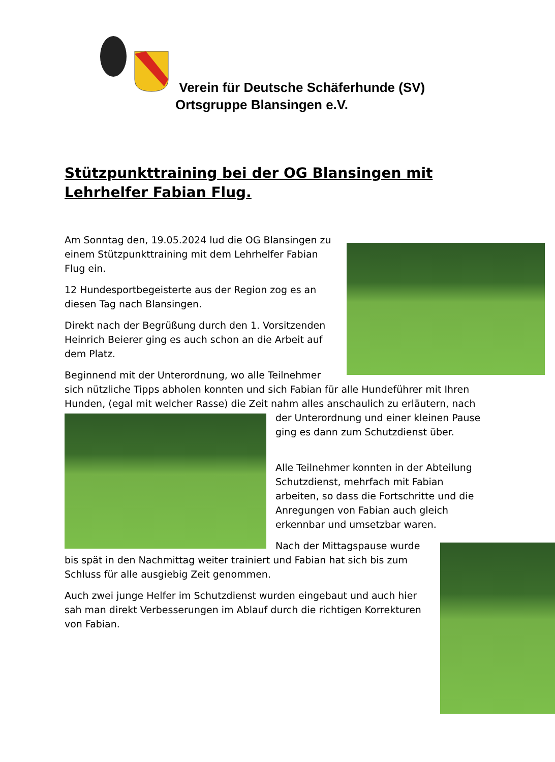Verein für Deutsche Schäferhunde (SV)
Ortsgruppe Blansingen e.V.
Stützpunkttraining bei der OG Blansingen mit Lehrhelfer Fabian Flug.
Am Sonntag den, 19.05.2024 lud die OG Blansingen zu einem Stützpunkttraining mit dem Lehrhelfer Fabian Flug ein.
12 Hundesportbegeisterte aus der Region zog es an diesen Tag nach Blansingen.
Direkt nach der Begrüßung durch den 1. Vorsitzenden Heinrich Beierer ging es auch schon an die Arbeit auf dem Platz.
Beginnend mit der Unterordnung, wo alle Teilnehmer sich nützliche Tipps abholen konnten und sich Fabian für alle Hundeführer mit Ihren Hunden, (egal mit welcher Rasse) die Zeit nahm alles anschaulich zu erläutern, nach der Unterordnung und einer kleinen Pause ging es dann zum Schutzdienst über.
Alle Teilnehmer konnten in der Abteilung Schutzdienst, mehrfach mit Fabian arbeiten, so dass die Fortschritte und die Anregungen von Fabian auch gleich erkennbar und umsetzbar waren.
Nach der Mittagspause wurde bis spät in den Nachmittag weiter trainiert und Fabian hat sich bis zum Schluss für alle ausgiebig Zeit genommen.
Auch zwei junge Helfer im Schutzdienst wurden eingebaut und auch hier sah man direkt Verbesserungen im Ablauf durch die richtigen Korrekturen von Fabian.